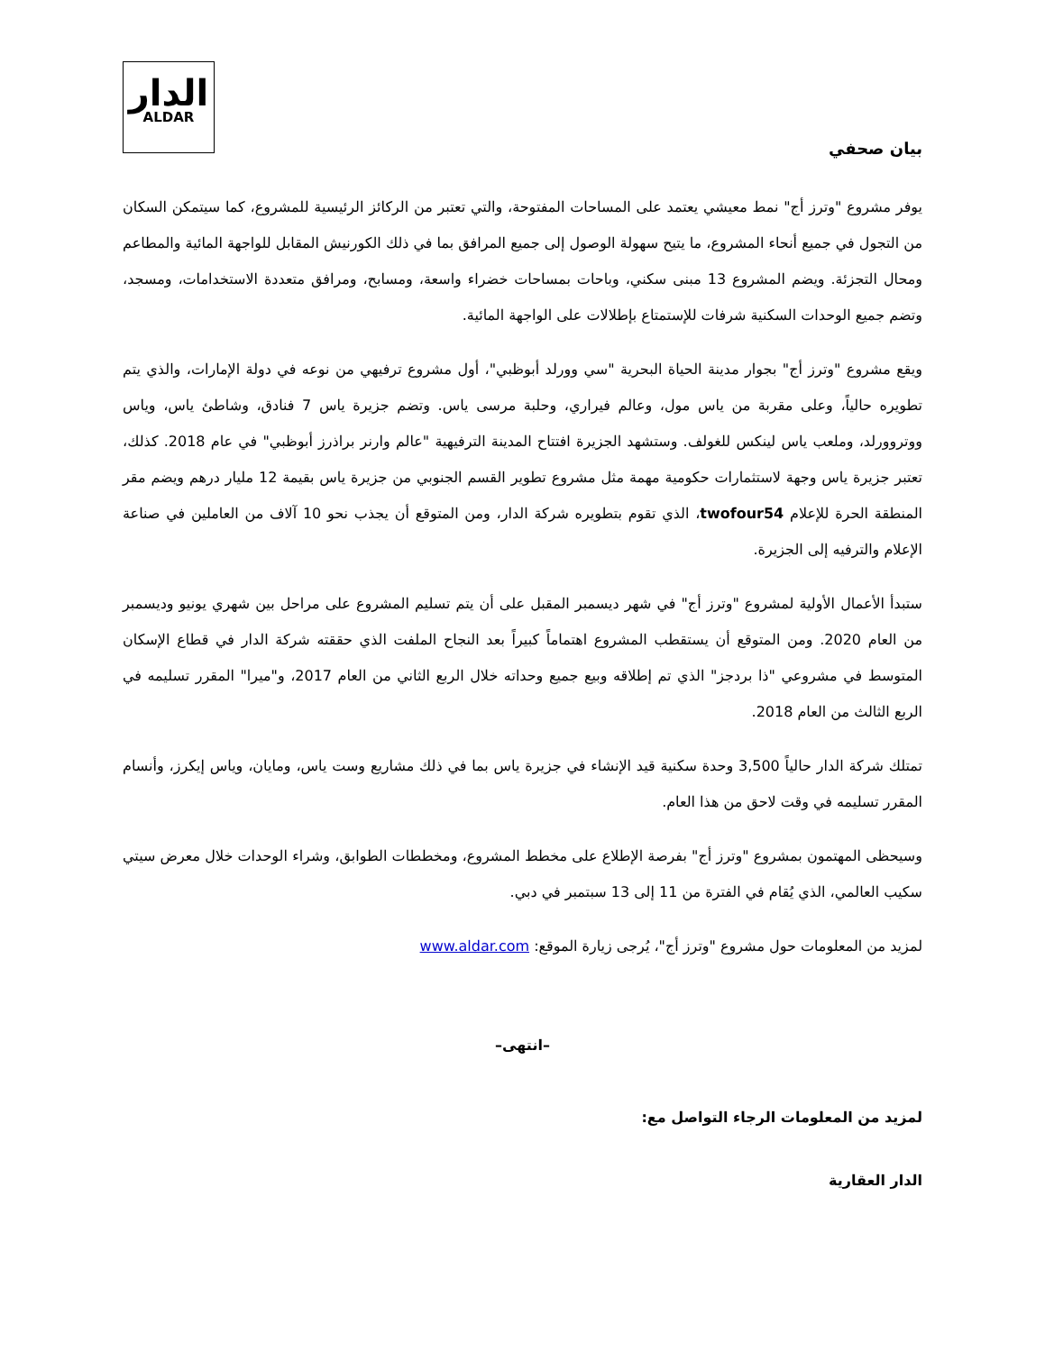الدار
ALDAR
بيان صحفي
يوفر مشروع "وترز أج" نمط معيشي يعتمد على المساحات المفتوحة، والتي تعتبر من الركائز الرئيسية للمشروع، كما سيتمكن السكان من التجول في جميع أنحاء المشروع، ما يتيح سهولة الوصول إلى جميع المرافق بما في ذلك الكورنيش المقابل للواجهة المائية والمطاعم ومحال التجزئة. ويضم المشروع 13 مبنى سكني، وباحات بمساحات خضراء واسعة، ومسابح، ومرافق متعددة الاستخدامات، ومسجد، وتضم جميع الوحدات السكنية شرفات للإستمتاع بإطلالات على الواجهة المائية.
ويقع مشروع "وترز أج" بجوار مدينة الحياة البحرية "سي وورلد أبوظبي"، أول مشروع ترفيهي من نوعه في دولة الإمارات، والذي يتم تطويره حالياً، وعلى مقربة من ياس مول، وعالم فيراري، وحلبة مرسى ياس. وتضم جزيرة ياس 7 فنادق، وشاطئ ياس، وياس ووتروورلد، وملعب ياس لينكس للغولف. وستشهد الجزيرة افتتاح المدينة الترفيهية "عالم وارنر براذرز أبوظبي" في عام 2018. كذلك، تعتبر جزيرة ياس وجهة لاستثمارات حكومية مهمة مثل مشروع تطوير القسم الجنوبي من جزيرة ياس بقيمة 12 مليار درهم ويضم مقر المنطقة الحرة للإعلام twofour54، الذي تقوم بتطويره شركة الدار، ومن المتوقع أن يجذب نحو 10 آلاف من العاملين في صناعة الإعلام والترفيه إلى الجزيرة.
ستبدأ الأعمال الأولية لمشروع "وترز أج" في شهر ديسمبر المقبل على أن يتم تسليم المشروع على مراحل بين شهري يونيو وديسمبر من العام 2020. ومن المتوقع أن يستقطب المشروع اهتماماً كبيراً بعد النجاح الملفت الذي حققته شركة الدار في قطاع الإسكان المتوسط في مشروعي "ذا بردجز" الذي تم إطلاقه وبيع جميع وحداته خلال الربع الثاني من العام 2017، و"ميرا" المقرر تسليمه في الربع الثالث من العام 2018.
تمتلك شركة الدار حالياً 3,500 وحدة سكنية قيد الإنشاء في جزيرة ياس بما في ذلك مشاريع وست ياس، ومايان، وياس إيكرز، وأنسام المقرر تسليمه في وقت لاحق من هذا العام.
وسيحظى المهتمون بمشروع "وترز أج" بفرصة الإطلاع على مخطط المشروع، ومخططات الطوابق، وشراء الوحدات خلال معرض سيتي سكيب العالمي، الذي يُقام في الفترة من 11 إلى 13 سبتمبر في دبي.
لمزيد من المعلومات حول مشروع "وترز أج"، يُرجى زيارة الموقع: www.aldar.com
–انتهى–
لمزيد من المعلومات الرجاء التواصل مع:
الدار العقارية